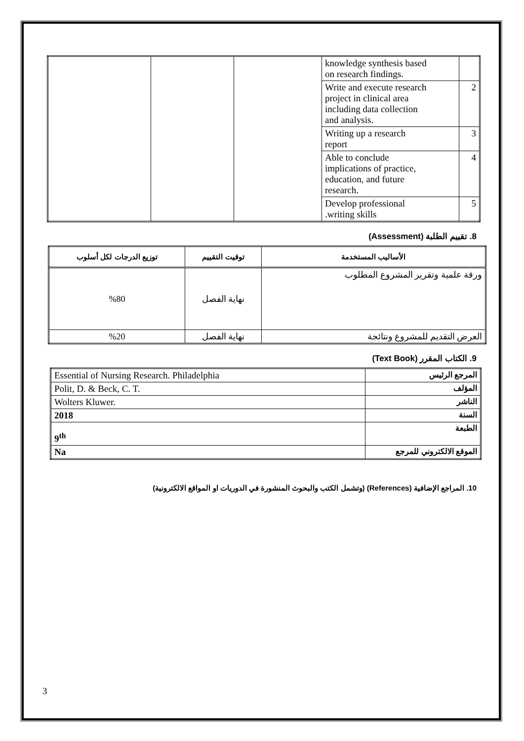| | | | knowledge synthesis based on research findings. | |
| | | | Write and execute research project in clinical area including data collection and analysis. | 2 |
| | | | Writing up a research report | 3 |
| | | | Able to conclude implications of practice, education, and future research. | 4 |
| | | | Develop professional .writing skills | 5 |
8. تقييم الطلبة (Assessment)
| الأساليب المستخدمة | توقيت التقييم | توزيع الدرجات لكل أسلوب |
| --- | --- | --- |
| ورقة علمية وتقرير المشروع المطلوب | نهاية الفصل | %80 |
| العرض التقديم للمشروع ونتائجة | نهاية الفصل | %20 |
9. الكتاب المقرر (Text Book)
| Essential of Nursing Research. Philadelphia | المرجع الرئيس |
| Polit, D. & Beck, C. T. | المؤلف |
| Wolters Kluwer. | الناشر |
| 2018 | السنة |
| 9<sup>th</sup> | الطبعة |
| Na | الموقع الالكتروني للمرجع |
10. المراجع الإضافية (References) (وتشمل الكتب والبحوث المنشورة في الدوريات او المواقع الالكترونية)
3